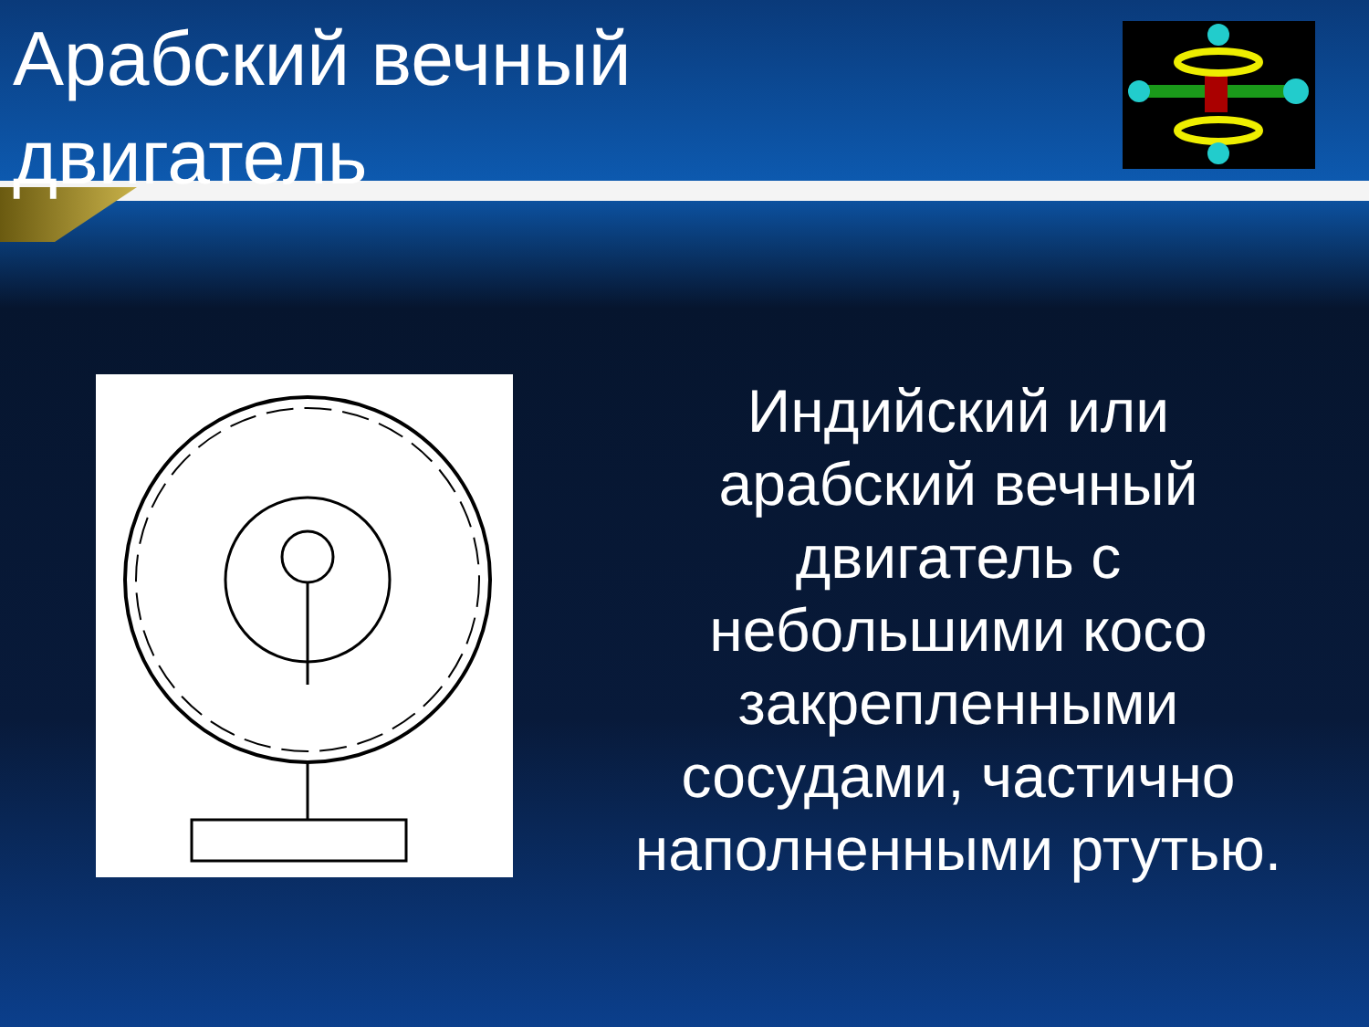Арабский вечный двигатель
Индийский или арабский вечный двигатель с небольшими косо закрепленными сосудами, частично наполненными ртутью.